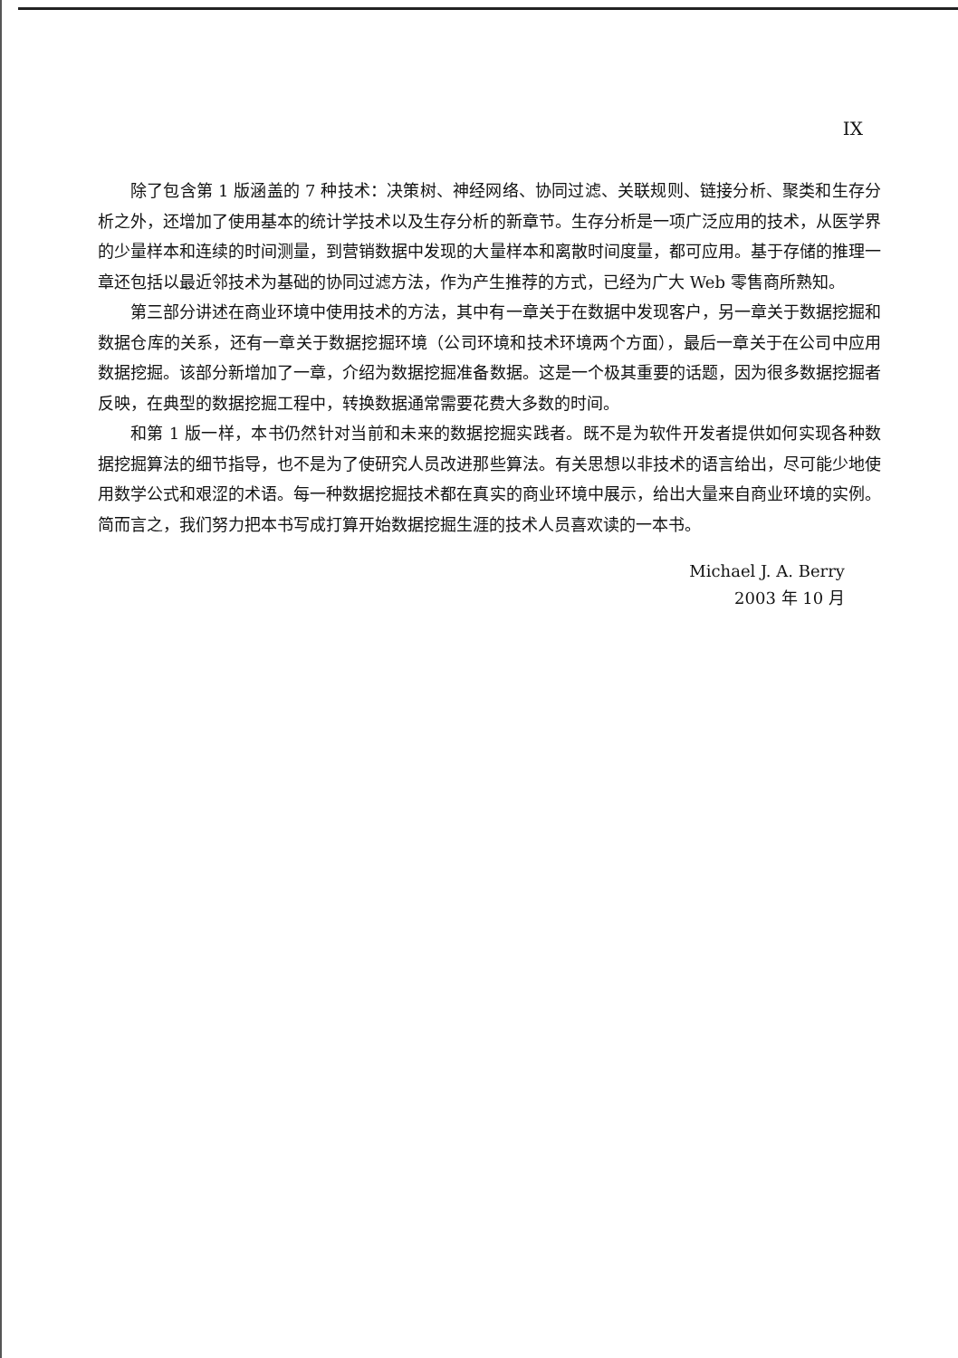IX
除了包含第 1 版涵盖的 7 种技术：决策树、神经网络、协同过滤、关联规则、链接分析、聚类和生存分析之外，还增加了使用基本的统计学技术以及生存分析的新章节。生存分析是一项广泛应用的技术，从医学界的少量样本和连续的时间测量，到营销数据中发现的大量样本和离散时间度量，都可应用。基于存储的推理一章还包括以最近邻技术为基础的协同过滤方法，作为产生推荐的方式，已经为广大 Web 零售商所熟知。
第三部分讲述在商业环境中使用技术的方法，其中有一章关于在数据中发现客户，另一章关于数据挖掘和数据仓库的关系，还有一章关于数据挖掘环境（公司环境和技术环境两个方面），最后一章关于在公司中应用数据挖掘。该部分新增加了一章，介绍为数据挖掘准备数据。这是一个极其重要的话题，因为很多数据挖掘者反映，在典型的数据挖掘工程中，转换数据通常需要花费大多数的时间。
和第 1 版一样，本书仍然针对当前和未来的数据挖掘实践者。既不是为软件开发者提供如何实现各种数据挖掘算法的细节指导，也不是为了使研究人员改进那些算法。有关思想以非技术的语言给出，尽可能少地使用数学公式和艰涩的术语。每一种数据挖掘技术都在真实的商业环境中展示，给出大量来自商业环境的实例。简而言之，我们努力把本书写成打算开始数据挖掘生涯的技术人员喜欢读的一本书。
Michael J. A. Berry
2003 年 10 月